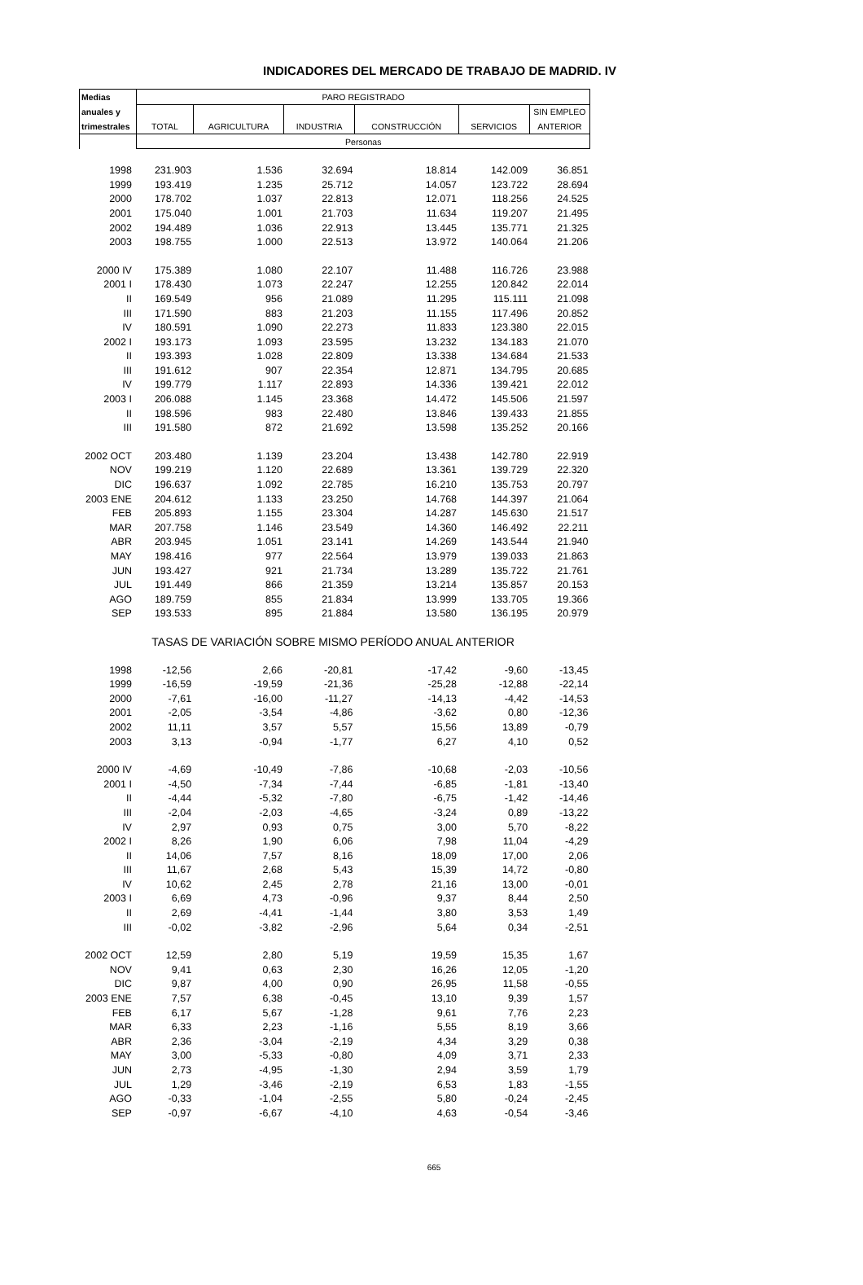INDICADORES DEL MERCADO DE TRABAJO DE MADRID. IV
| Medias | PARO REGISTRADO | | | | | |
| --- | --- | --- | --- | --- | --- | --- |
| anuales y | | | | | | SIN EMPLEO |
| trimestrales | TOTAL | AGRICULTURA | INDUSTRIA | CONSTRUCCIÓN | SERVICIOS | ANTERIOR |
| | Personas | | | | | |
| 1998 | 231.903 | 1.536 | 32.694 | 18.814 | 142.009 | 36.851 |
| 1999 | 193.419 | 1.235 | 25.712 | 14.057 | 123.722 | 28.694 |
| 2000 | 178.702 | 1.037 | 22.813 | 12.071 | 118.256 | 24.525 |
| 2001 | 175.040 | 1.001 | 21.703 | 11.634 | 119.207 | 21.495 |
| 2002 | 194.489 | 1.036 | 22.913 | 13.445 | 135.771 | 21.325 |
| 2003 | 198.755 | 1.000 | 22.513 | 13.972 | 140.064 | 21.206 |
| 2000 IV | 175.389 | 1.080 | 22.107 | 11.488 | 116.726 | 23.988 |
| 2001 I | 178.430 | 1.073 | 22.247 | 12.255 | 120.842 | 22.014 |
| II | 169.549 | 956 | 21.089 | 11.295 | 115.111 | 21.098 |
| III | 171.590 | 883 | 21.203 | 11.155 | 117.496 | 20.852 |
| IV | 180.591 | 1.090 | 22.273 | 11.833 | 123.380 | 22.015 |
| 2002 I | 193.173 | 1.093 | 23.595 | 13.232 | 134.183 | 21.070 |
| II | 193.393 | 1.028 | 22.809 | 13.338 | 134.684 | 21.533 |
| III | 191.612 | 907 | 22.354 | 12.871 | 134.795 | 20.685 |
| IV | 199.779 | 1.117 | 22.893 | 14.336 | 139.421 | 22.012 |
| 2003 I | 206.088 | 1.145 | 23.368 | 14.472 | 145.506 | 21.597 |
| II | 198.596 | 983 | 22.480 | 13.846 | 139.433 | 21.855 |
| III | 191.580 | 872 | 21.692 | 13.598 | 135.252 | 20.166 |
| 2002 OCT | 203.480 | 1.139 | 23.204 | 13.438 | 142.780 | 22.919 |
| NOV | 199.219 | 1.120 | 22.689 | 13.361 | 139.729 | 22.320 |
| DIC | 196.637 | 1.092 | 22.785 | 16.210 | 135.753 | 20.797 |
| 2003 ENE | 204.612 | 1.133 | 23.250 | 14.768 | 144.397 | 21.064 |
| FEB | 205.893 | 1.155 | 23.304 | 14.287 | 145.630 | 21.517 |
| MAR | 207.758 | 1.146 | 23.549 | 14.360 | 146.492 | 22.211 |
| ABR | 203.945 | 1.051 | 23.141 | 14.269 | 143.544 | 21.940 |
| MAY | 198.416 | 977 | 22.564 | 13.979 | 139.033 | 21.863 |
| JUN | 193.427 | 921 | 21.734 | 13.289 | 135.722 | 21.761 |
| JUL | 191.449 | 866 | 21.359 | 13.214 | 135.857 | 20.153 |
| AGO | 189.759 | 855 | 21.834 | 13.999 | 133.705 | 19.366 |
| SEP | 193.533 | 895 | 21.884 | 13.580 | 136.195 | 20.979 |
| | TASAS DE VARIACIÓN SOBRE MISMO PERÍODO ANUAL ANTERIOR | | | | | |
| 1998 | -12,56 | 2,66 | -20,81 | -17,42 | -9,60 | -13,45 |
| 1999 | -16,59 | -19,59 | -21,36 | -25,28 | -12,88 | -22,14 |
| 2000 | -7,61 | -16,00 | -11,27 | -14,13 | -4,42 | -14,53 |
| 2001 | -2,05 | -3,54 | -4,86 | -3,62 | 0,80 | -12,36 |
| 2002 | 11,11 | 3,57 | 5,57 | 15,56 | 13,89 | -0,79 |
| 2003 | 3,13 | -0,94 | -1,77 | 6,27 | 4,10 | 0,52 |
| 2000 IV | -4,69 | -10,49 | -7,86 | -10,68 | -2,03 | -10,56 |
| 2001 I | -4,50 | -7,34 | -7,44 | -6,85 | -1,81 | -13,40 |
| II | -4,44 | -5,32 | -7,80 | -6,75 | -1,42 | -14,46 |
| III | -2,04 | -2,03 | -4,65 | -3,24 | 0,89 | -13,22 |
| IV | 2,97 | 0,93 | 0,75 | 3,00 | 5,70 | -8,22 |
| 2002 I | 8,26 | 1,90 | 6,06 | 7,98 | 11,04 | -4,29 |
| II | 14,06 | 7,57 | 8,16 | 18,09 | 17,00 | 2,06 |
| III | 11,67 | 2,68 | 5,43 | 15,39 | 14,72 | -0,80 |
| IV | 10,62 | 2,45 | 2,78 | 21,16 | 13,00 | -0,01 |
| 2003 I | 6,69 | 4,73 | -0,96 | 9,37 | 8,44 | 2,50 |
| II | 2,69 | -4,41 | -1,44 | 3,80 | 3,53 | 1,49 |
| III | -0,02 | -3,82 | -2,96 | 5,64 | 0,34 | -2,51 |
| 2002 OCT | 12,59 | 2,80 | 5,19 | 19,59 | 15,35 | 1,67 |
| NOV | 9,41 | 0,63 | 2,30 | 16,26 | 12,05 | -1,20 |
| DIC | 9,87 | 4,00 | 0,90 | 26,95 | 11,58 | -0,55 |
| 2003 ENE | 7,57 | 6,38 | -0,45 | 13,10 | 9,39 | 1,57 |
| FEB | 6,17 | 5,67 | -1,28 | 9,61 | 7,76 | 2,23 |
| MAR | 6,33 | 2,23 | -1,16 | 5,55 | 8,19 | 3,66 |
| ABR | 2,36 | -3,04 | -2,19 | 4,34 | 3,29 | 0,38 |
| MAY | 3,00 | -5,33 | -0,80 | 4,09 | 3,71 | 2,33 |
| JUN | 2,73 | -4,95 | -1,30 | 2,94 | 3,59 | 1,79 |
| JUL | 1,29 | -3,46 | -2,19 | 6,53 | 1,83 | -1,55 |
| AGO | -0,33 | -1,04 | -2,55 | 5,80 | -0,24 | -2,45 |
| SEP | -0,97 | -6,67 | -4,10 | 4,63 | -0,54 | -3,46 |
665